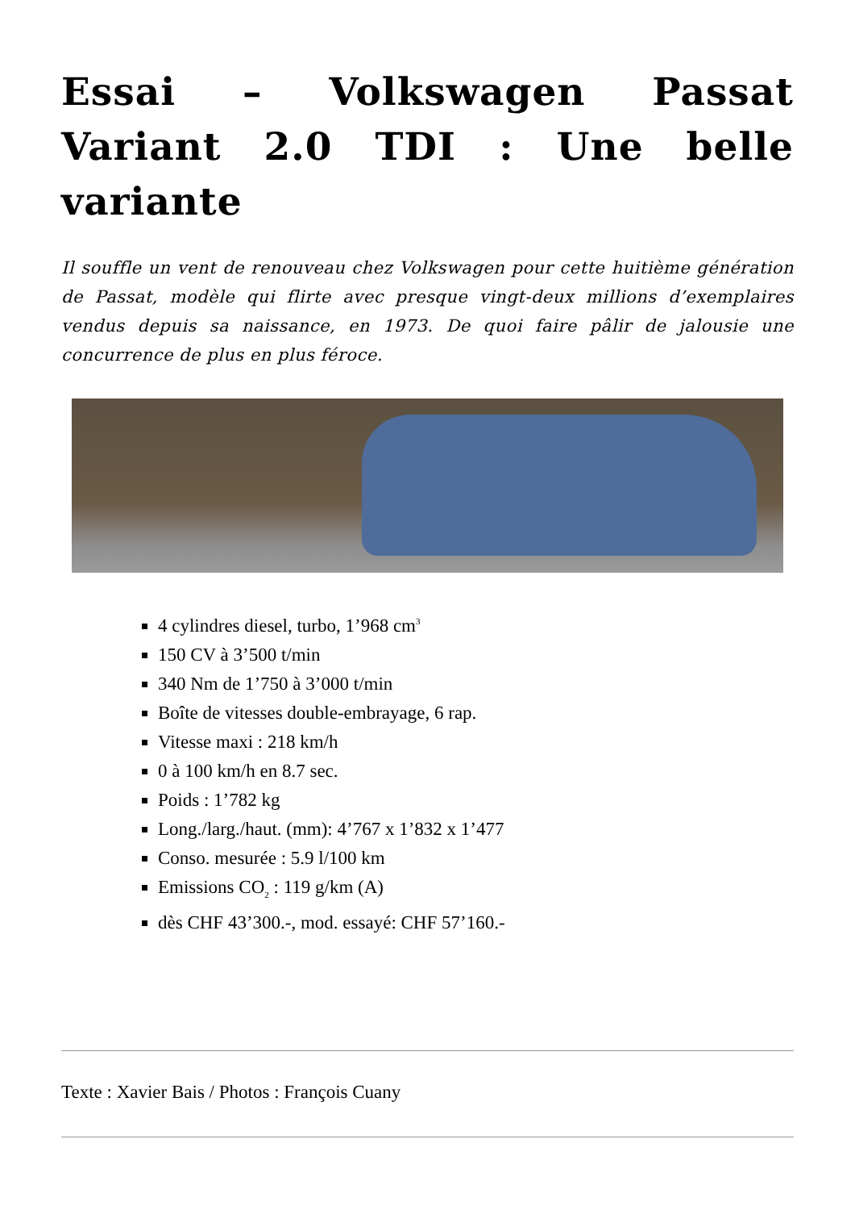Essai – Volkswagen Passat Variant 2.0 TDI : Une belle variante
Il souffle un vent de renouveau chez Volkswagen pour cette huitième génération de Passat, modèle qui flirte avec presque vingt-deux millions d’exemplaires vendus depuis sa naissance, en 1973. De quoi faire pâlir de jalousie une concurrence de plus en plus féroce.
4 cylindres diesel, turbo, 1’968 cm<sup>3</sup>
150 CV à 3’500 t/min
340 Nm de 1’750 à 3’000 t/min
Boîte de vitesses double-embrayage, 6 rap.
Vitesse maxi : 218 km/h
0 à 100 km/h en 8.7 sec.
Poids : 1’782 kg
Long./larg./haut. (mm): 4’767 x 1’832 x 1’477
Conso. mesurée : 5.9 l/100 km
Emissions CO<sub>2</sub> : 119 g/km (A)
dès CHF 43’300.-, mod. essayé: CHF 57’160.-
Texte : Xavier Bais / Photos : François Cuany